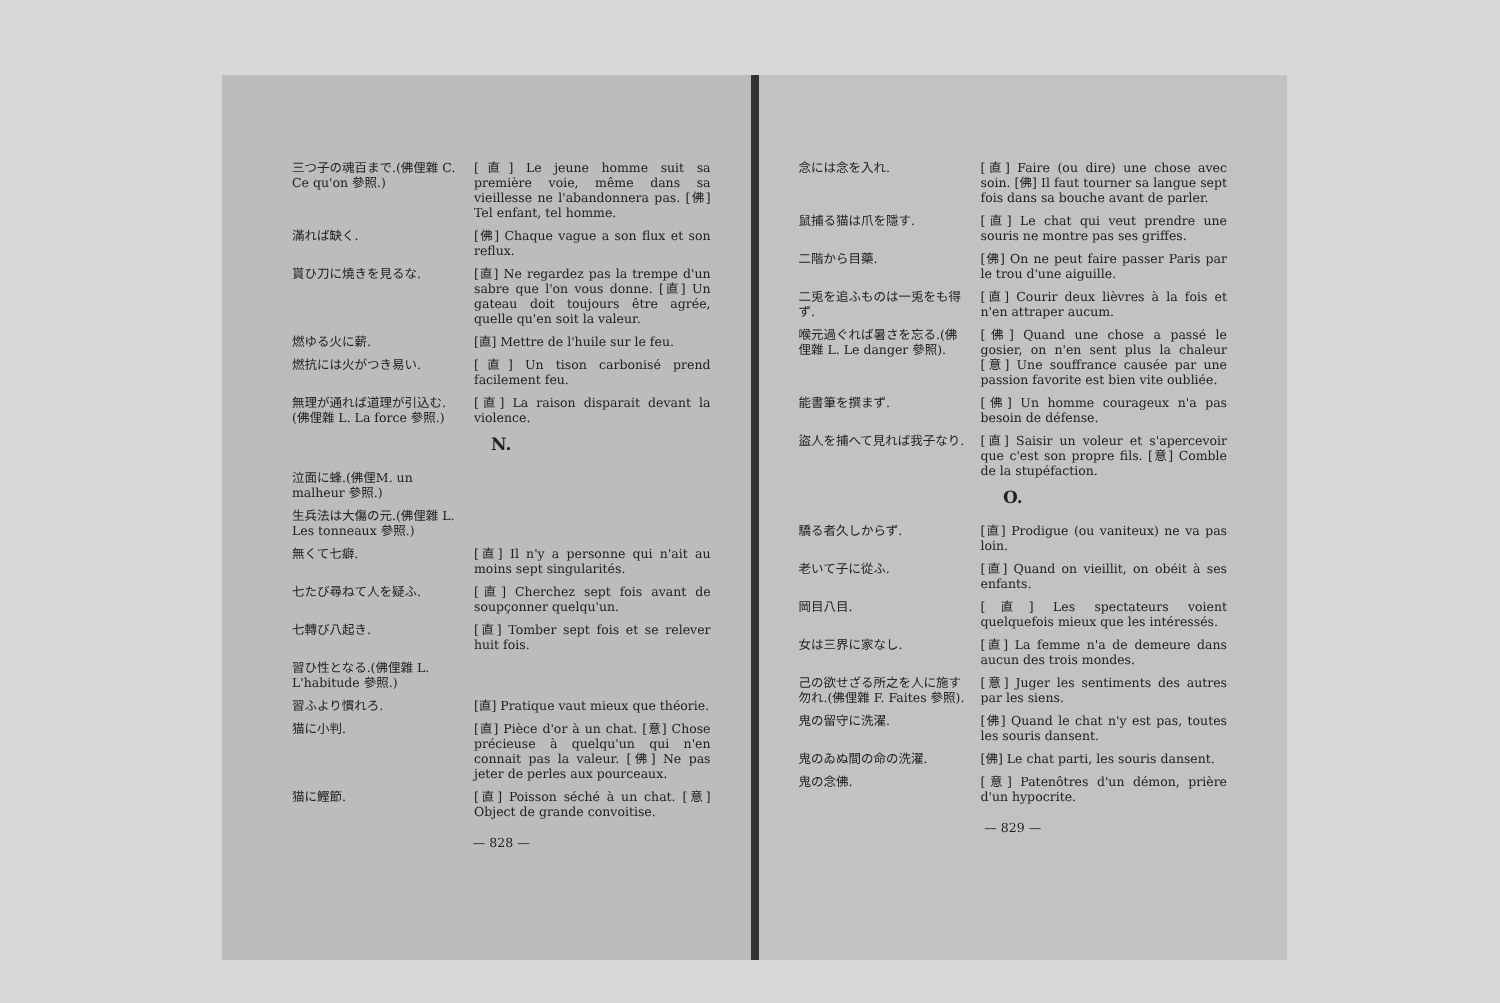三つ子の魂百まで.(佛俚雜 C. Ce qu'on 參照.)
[直] Le jeune homme suit sa première voie, même dans sa vieillesse ne l'abandonnera pas. [佛] Tel enfant, tel homme.
滿れば缺く. [佛] Chaque vague a son flux et son reflux.
貰ひ刀に燒きを見るな. [直] Ne regardez pas la trempe d'un sabre que l'on vous donne. [直] Un gateau doit toujours être agrée, quelle qu'en soit la valeur.
燃ゆる火に薪. [直] Mettre de l'huile sur le feu.
燃抗には火がつき易い. [直] Un tison carbonisé prend facilement feu.
無理が通れば道理が引込む.(佛俚雜 L. La force 參照.)
[直] La raison disparait devant la violence.
N.
泣面に蜂.(佛俚M. un malheur 參照.)
生兵法は大傷の元.(佛俚雜 L. Les tonneaux 參照.)
無くて七癖. [直] Il n'y a personne qui n'ait au moins sept singularités.
七たび尋ねて人を疑ふ. [直] Cherchez sept fois avant de soupçonner quelqu'un.
七轉び八起き. [直] Tomber sept fois et se relever huit fois.
習ひ性となる.(佛俚雜 L. L'habitude 參照.)
習ふより慣れろ. [直] Pratique vaut mieux que théorie.
猫に小判. [直] Pièce d'or à un chat. [意] Chose précieuse à quelqu'un qui n'en connait pas la valeur. [佛] Ne pas jeter de perles aux pourceaux.
猫に鰹節. [直] Poisson séché à un chat. [意] Object de grande convoitise.
— 828 —
念には念を入れ. [直] Faire (ou dire) une chose avec soin. [佛] Il faut tourner sa langue sept fois dans sa bouche avant de parler.
鼠捕る猫は爪を隱す. [直] Le chat qui veut prendre une souris ne montre pas ses griffes.
二階から目藥. [佛] On ne peut faire passer Paris par le trou d'une aiguille.
二兎を追ふものは一兎をも得ず.
[直] Courir deux lièvres à la fois et n'en attraper aucum.
喉元過ぐれば暑さを忘る.(佛俚雜 L. Le danger 參照).
[佛] Quand une chose a passé le gosier, on n'en sent plus la chaleur [意] Une souffrance causée par une passion favorite est bien vite oubliée.
能書筆を撰まず. [佛] Un homme courageux n'a pas besoin de défense.
盜人を捕へて見れば我子なり. [直] Saisir un voleur et s'apercevoir que c'est son propre fils. [意] Comble de la stupéfaction.
O.
驕る者久しからず. [直] Prodigue (ou vaniteux) ne va pas loin.
老いて子に從ふ. [直] Quand on vieillit, on obéit à ses enfants.
岡目八目. [直] Les spectateurs voient quelquefois mieux que les intéressés.
女は三界に家なし. [直] La femme n'a de demeure dans aucun des trois mondes.
己の欲せざる所之を人に施す勿れ.(佛俚雜 F. Faites 參照).
[意] Juger les sentiments des autres par les siens.
鬼の留守に洗濯. [佛] Quand le chat n'y est pas, toutes les souris dansent.
鬼のゐぬ間の命の洗濯. [佛] Le chat parti, les souris dansent.
鬼の念佛. [意] Patenôtres d'un démon, prière d'un hypocrite.
— 829 —